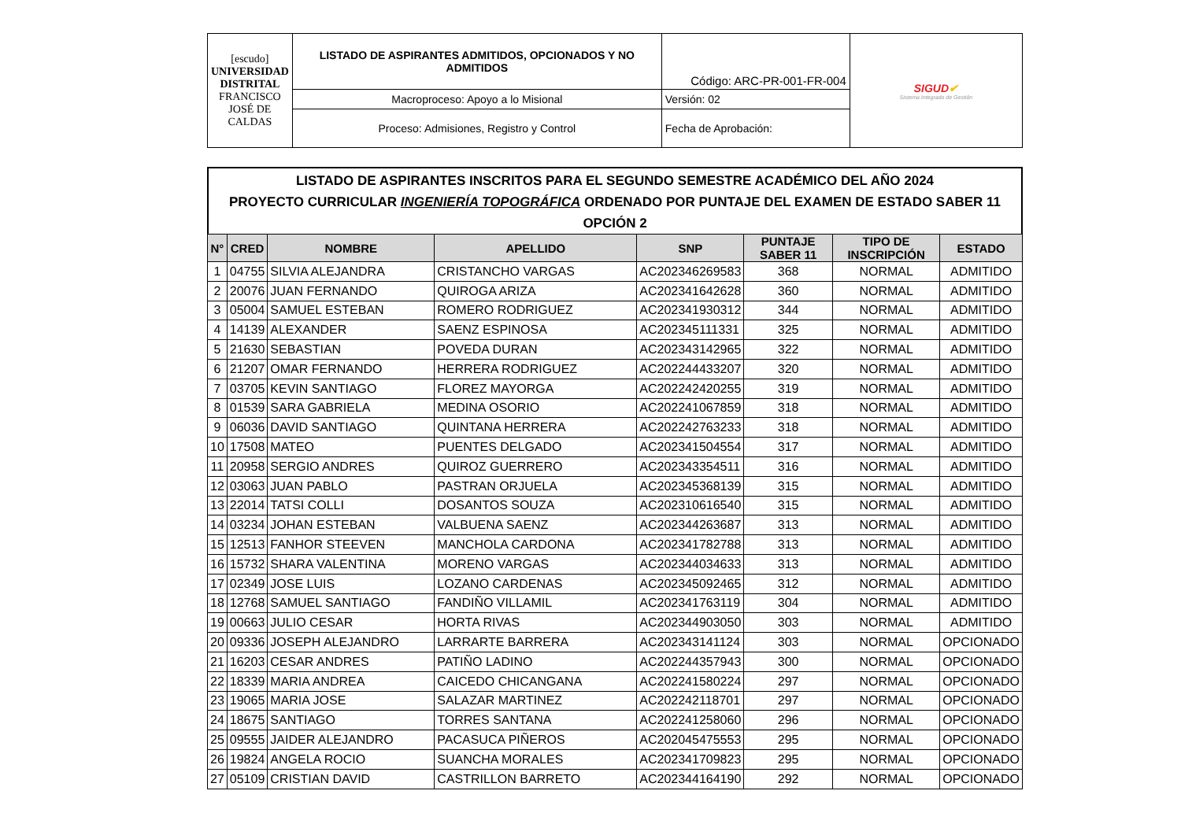| [escudo] UNIVERSIDAD DISTRITAL FRANCISCO JOSÉ DE CALDAS | LISTADO DE ASPIRANTES ADMITIDOS, OPCIONADOS Y NO ADMITIDOS | Código: ARC-PR-001-FR-004 | SIGUD ✔ Sistema Integrado de Gestión |
| | Macroproceso: Apoyo a lo Misional | Versión: 02 | |
| | Proceso: Admisiones, Registro y Control | Fecha de Aprobación: | |
LISTADO DE ASPIRANTES INSCRITOS PARA EL SEGUNDO SEMESTRE ACADÉMICO DEL AÑO 2024
PROYECTO CURRICULAR INGENIERÍA TOPOGRÁFICA ORDENADO POR PUNTAJE DEL EXAMEN DE ESTADO SABER 11
OPCIÓN 2
| N° | CRED | NOMBRE | APELLIDO | SNP | PUNTAJE SABER 11 | TIPO DE INSCRIPCIÓN | ESTADO |
| --- | --- | --- | --- | --- | --- | --- | --- |
| 1 | 04755 | SILVIA ALEJANDRA | CRISTANCHO VARGAS | AC202346269583 | 368 | NORMAL | ADMITIDO |
| 2 | 20076 | JUAN FERNANDO | QUIROGA ARIZA | AC202341642628 | 360 | NORMAL | ADMITIDO |
| 3 | 05004 | SAMUEL ESTEBAN | ROMERO RODRIGUEZ | AC202341930312 | 344 | NORMAL | ADMITIDO |
| 4 | 14139 | ALEXANDER | SAENZ ESPINOSA | AC202345111331 | 325 | NORMAL | ADMITIDO |
| 5 | 21630 | SEBASTIAN | POVEDA DURAN | AC202343142965 | 322 | NORMAL | ADMITIDO |
| 6 | 21207 | OMAR FERNANDO | HERRERA RODRIGUEZ | AC202244433207 | 320 | NORMAL | ADMITIDO |
| 7 | 03705 | KEVIN SANTIAGO | FLOREZ MAYORGA | AC202242420255 | 319 | NORMAL | ADMITIDO |
| 8 | 01539 | SARA GABRIELA | MEDINA OSORIO | AC202241067859 | 318 | NORMAL | ADMITIDO |
| 9 | 06036 | DAVID SANTIAGO | QUINTANA HERRERA | AC202242763233 | 318 | NORMAL | ADMITIDO |
| 10 | 17508 | MATEO | PUENTES DELGADO | AC202341504554 | 317 | NORMAL | ADMITIDO |
| 11 | 20958 | SERGIO ANDRES | QUIROZ GUERRERO | AC202343354511 | 316 | NORMAL | ADMITIDO |
| 12 | 03063 | JUAN PABLO | PASTRAN ORJUELA | AC202345368139 | 315 | NORMAL | ADMITIDO |
| 13 | 22014 | TATSI COLLI | DOSANTOS SOUZA | AC202310616540 | 315 | NORMAL | ADMITIDO |
| 14 | 03234 | JOHAN ESTEBAN | VALBUENA SAENZ | AC202344263687 | 313 | NORMAL | ADMITIDO |
| 15 | 12513 | FANHOR STEEVEN | MANCHOLA CARDONA | AC202341782788 | 313 | NORMAL | ADMITIDO |
| 16 | 15732 | SHARA VALENTINA | MORENO VARGAS | AC202344034633 | 313 | NORMAL | ADMITIDO |
| 17 | 02349 | JOSE LUIS | LOZANO CARDENAS | AC202345092465 | 312 | NORMAL | ADMITIDO |
| 18 | 12768 | SAMUEL SANTIAGO | FANDIÑO VILLAMIL | AC202341763119 | 304 | NORMAL | ADMITIDO |
| 19 | 00663 | JULIO CESAR | HORTA RIVAS | AC202344903050 | 303 | NORMAL | ADMITIDO |
| 20 | 09336 | JOSEPH ALEJANDRO | LARRARTE BARRERA | AC202343141124 | 303 | NORMAL | OPCIONADO |
| 21 | 16203 | CESAR ANDRES | PATIÑO LADINO | AC202244357943 | 300 | NORMAL | OPCIONADO |
| 22 | 18339 | MARIA ANDREA | CAICEDO CHICANGANA | AC202241580224 | 297 | NORMAL | OPCIONADO |
| 23 | 19065 | MARIA JOSE | SALAZAR MARTINEZ | AC202242118701 | 297 | NORMAL | OPCIONADO |
| 24 | 18675 | SANTIAGO | TORRES SANTANA | AC202241258060 | 296 | NORMAL | OPCIONADO |
| 25 | 09555 | JAIDER ALEJANDRO | PACASUCA PIÑEROS | AC202045475553 | 295 | NORMAL | OPCIONADO |
| 26 | 19824 | ANGELA ROCIO | SUANCHA MORALES | AC202341709823 | 295 | NORMAL | OPCIONADO |
| 27 | 05109 | CRISTIAN DAVID | CASTRILLON BARRETO | AC202344164190 | 292 | NORMAL | OPCIONADO |